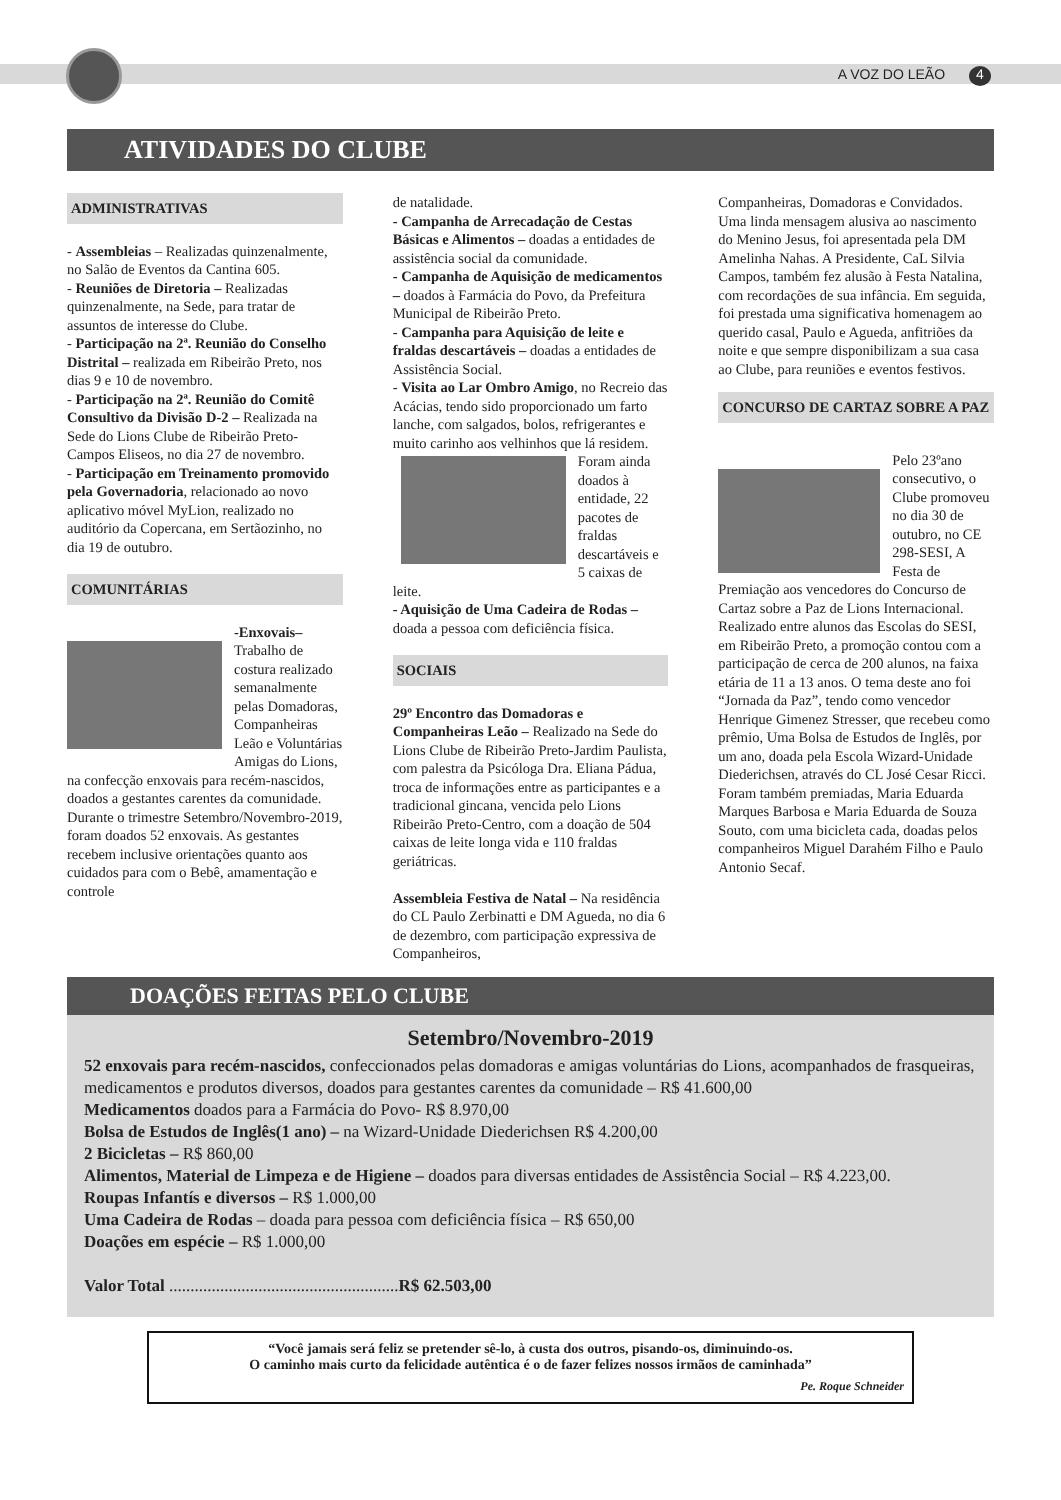A VOZ DO LEÃO 4
ATIVIDADES DO CLUBE
ADMINISTRATIVAS
- Assembleias – Realizadas quinzenalmente, no Salão de Eventos da Cantina 605.
- Reuniões de Diretoria – Realizadas quinzenalmente, na Sede, para tratar de assuntos de interesse do Clube.
- Participação na 2ª. Reunião do Conselho Distrital – realizada em Ribeirão Preto, nos dias 9 e 10 de novembro.
- Participação na 2ª. Reunião do Comitê Consultivo da Divisão D-2 – Realizada na Sede do Lions Clube de Ribeirão Preto-Campos Eliseos, no dia 27 de novembro.
- Participação em Treinamento promovido pela Governadoria, relacionado ao novo aplicativo móvel MyLion, realizado no auditório da Copercana, em Sertãozinho, no dia 19 de outubro.
COMUNITÁRIAS
-Enxovais– Trabalho de costura realizado semanalmente pelas Domadoras, Companheiras Leão e Voluntárias Amigas do Lions, na confecção enxovais para recém-nascidos, doados a gestantes carentes da comunidade. Durante o trimestre Setembro/Novembro-2019, foram doados 52 enxovais. As gestantes recebem inclusive orientações quanto aos cuidados para com o Bebê, amamentação e controle
de natalidade.
- Campanha de Arrecadação de Cestas Básicas e Alimentos – doadas a entidades de assistência social da comunidade.
- Campanha de Aquisição de medicamentos – doados à Farmácia do Povo, da Prefeitura Municipal de Ribeirão Preto.
- Campanha para Aquisição de leite e fraldas descartáveis – doadas a entidades de Assistência Social.
- Visita ao Lar Ombro Amigo, no Recreio das Acácias, tendo sido proporcionado um farto lanche, com salgados, bolos, refrigerantes e muito carinho aos velhinhos que lá residem.
Foram ainda doados à entidade, 22 pacotes de fraldas descartáveis e 5 caixas de leite.
- Aquisição de Uma Cadeira de Rodas – doada a pessoa com deficiência física.
SOCIAIS
29º Encontro das Domadoras e Companheiras Leão – Realizado na Sede do Lions Clube de Ribeirão Preto-Jardim Paulista, com palestra da Psicóloga Dra. Eliana Pádua, troca de informações entre as participantes e a tradicional gincana, vencida pelo Lions Ribeirão Preto-Centro, com a doação de 504 caixas de leite longa vida e 110 fraldas geriátricas.
Assembleia Festiva de Natal – Na residência do CL Paulo Zerbinatti e DM Agueda, no dia 6 de dezembro, com participação expressiva de Companheiros,
Companheiras, Domadoras e Convidados. Uma linda mensagem alusiva ao nascimento do Menino Jesus, foi apresentada pela DM Amelinha Nahas. A Presidente, CaL Silvia Campos, também fez alusão à Festa Natalina, com recordações de sua infância. Em seguida, foi prestada uma significativa homenagem ao querido casal, Paulo e Agueda, anfitriões da noite e que sempre disponibilizam a sua casa ao Clube, para reuniões e eventos festivos.
CONCURSO DE CARTAZ SOBRE A PAZ
Pelo 23ºano consecutivo, o Clube promoveu no dia 30 de outubro, no CE 298-SESI, A Festa de Premiação aos vencedores do Concurso de Cartaz sobre a Paz de Lions Internacional. Realizado entre alunos das Escolas do SESI, em Ribeirão Preto, a promoção contou com a participação de cerca de 200 alunos, na faixa etária de 11 a 13 anos. O tema deste ano foi “Jornada da Paz”, tendo como vencedor Henrique Gimenez Stresser, que recebeu como prêmio, Uma Bolsa de Estudos de Inglês, por um ano, doada pela Escola Wizard-Unidade Diederichsen, através do CL José Cesar Ricci. Foram também premiadas, Maria Eduarda Marques Barbosa e Maria Eduarda de Souza Souto, com uma bicicleta cada, doadas pelos companheiros Miguel Darahém Filho e Paulo Antonio Secaf.
DOAÇÕES FEITAS PELO CLUBE
Setembro/Novembro-2019
52 enxovais para recém-nascidos, confeccionados pelas domadoras e amigas voluntárias do Lions, acompanhados de frasqueiras, medicamentos e produtos diversos, doados para gestantes carentes da comunidade – R$ 41.600,00
Medicamentos doados para a Farmácia do Povo- R$ 8.970,00
Bolsa de Estudos de Inglês(1 ano) – na Wizard-Unidade Diederichsen R$ 4.200,00
2 Bicicletas – R$ 860,00
Alimentos, Material de Limpeza e de Higiene – doados para diversas entidades de Assistência Social – R$ 4.223,00.
Roupas Infantís e diversos – R$ 1.000,00
Uma Cadeira de Rodas – doada para pessoa com deficiência física – R$ 650,00
Doações em espécie – R$ 1.000,00
Valor Total ......................................................R$ 62.503,00
“Você jamais será feliz se pretender sê-lo, à custa dos outros, pisando-os, diminuindo-os.
O caminho mais curto da felicidade autêntica é o de fazer felizes nossos irmãos de caminhada”
Pe. Roque Schneider